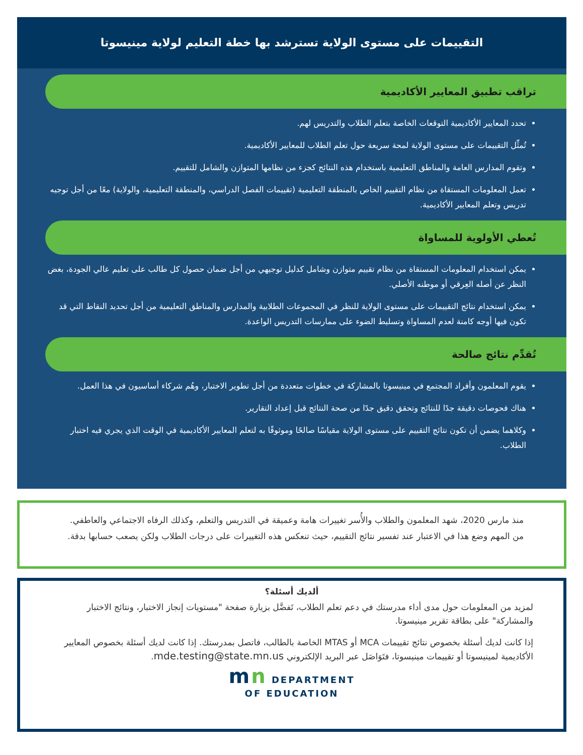التقييمات على مستوى الولاية تسترشد بها خطة التعليم لولاية مينيسوتا
تراقب تطبيق المعايير الأكاديمية
تحدد المعايير الأكاديمية التوقعات الخاصة بتعلم الطلاب والتدريس لهم.
تُمثِّل التقييمات على مستوى الولاية لمحة سريعة حول تعلم الطلاب للمعايير الأكاديمية.
وتقوم المدارس العامة والمناطق التعليمية باستخدام هذه النتائج كجزء من نظامها المتوازن والشامل للتقييم.
تعمل المعلومات المستقاة من نظام التقييم الخاص بالمنطقة التعليمية (تقييمات الفصل الدراسي، والمنطقة التعليمية، والولاية) معًا من أجل توجيه تدريس وتعلم المعايير الأكاديمية.
تُعطي الأولوية للمساواة
يمكن استخدام المعلومات المستقاة من نظام تقييم متوازن وشامل كدليل توجيهي من أجل ضمان حصول كل طالب على تعليم عالي الجودة، بغض النظر عن أصله العِرقي أو موطنه الأصلي.
يمكن استخدام نتائج التقييمات على مستوى الولاية للنظر في المجموعات الطلابية والمدارس والمناطق التعليمية من أجل تحديد النقاط التي قد تكون فيها أوجه كامنة لعدم المساواة وتسليط الضوء على ممارسات التدريس الواعدة.
تُقدِّم نتائج صالحة
يقوم المعلمون وأفراد المجتمع في مينيسوتا بالمشاركة في خطوات متعددة من أجل تطوير الاختبار، وهُم شركاء أساسيون في هذا العمل.
هناك فحوصات دقيقة جدًا للنتائج وتحقق دقيق جدًا من صحة النتائج قبل إعداد التقارير.
وكلاهما يضمن أن تكون نتائج التقييم على مستوى الولاية مقياسًا صالحًا وموثوقًا به لتعلم المعايير الأكاديمية في الوقت الذي يجري فيه اختبار الطلاب.
منذ مارس 2020، شهد المعلمون والطلاب والأُسر تغييرات هامة وعميقة في التدريس والتعلم، وكذلك الرفاه الاجتماعي والعاطفي. من المهم وضع هذا في الاعتبار عند تفسير نتائج التقييم، حيث تنعكس هذه التغييرات على درجات الطلاب ولكن يصعب حسابها بدقة.
ألديك أسئلة؟
لمزيد من المعلومات حول مدى أداء مدرستك في دعم تعلم الطلاب، تَفضَّل بزيارة صفحة "مستويات إنجاز الاختبار، ونتائج الاختبار والمشاركة" على بطاقة تقرير مينيسوتا.
إذا كانت لديك أسئلة بخصوص نتائج تقييمات MCA أو MTAS الخاصة بالطالب، فاتصل بمدرستك. إذا كانت لديك أسئلة بخصوص المعايير الأكاديمية لمينيسوتا أو تقييمات مينيسوتا، فتَوَاصَل عبر البريد الإلكتروني mde.testing@state.mn.us.
mn DEPARTMENT
OF EDUCATION